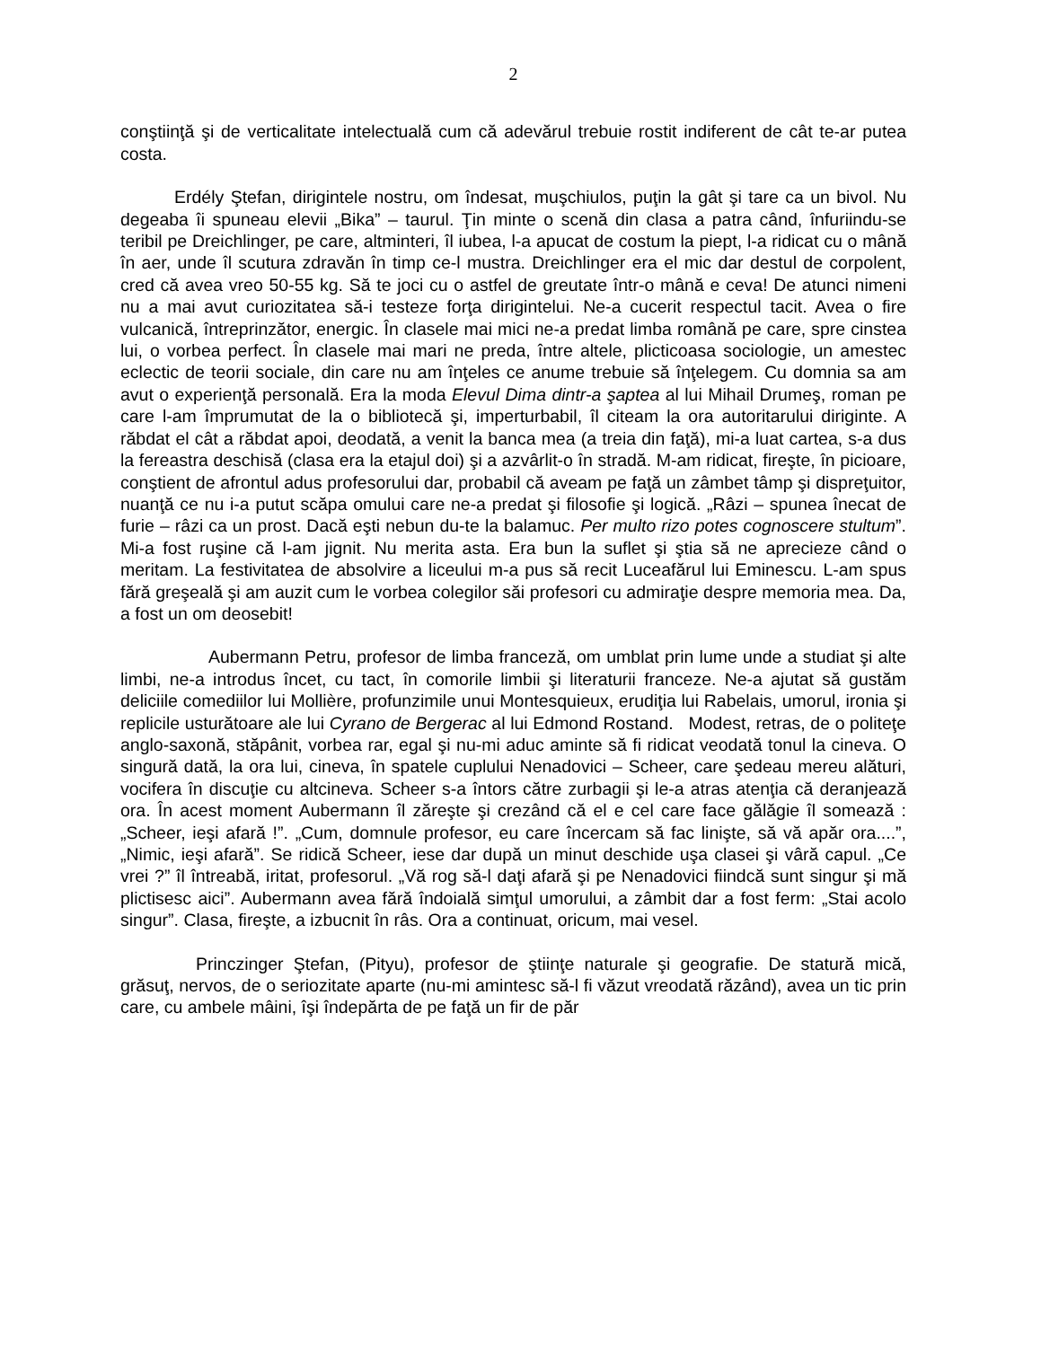2
conştiinţă şi de verticalitate intelectuală cum că adevărul trebuie rostit indiferent de cât te-ar putea costa.
Erdély Ştefan, dirigintele nostru, om îndesat, muşchiulos, puţin la gât şi tare ca un bivol. Nu degeaba îi spuneau elevii „Bika” – taurul. Ţin minte o scenă din clasa a patra când, înfuriindu-se teribil pe Dreichlinger, pe care, altminteri, îl iubea, l-a apucat de costum la piept, l-a ridicat cu o mână în aer, unde îl scutura zdravăn în timp ce-l mustra. Dreichlinger era el mic dar destul de corpolent, cred că avea vreo 50-55 kg. Să te joci cu o astfel de greutate într-o mână e ceva! De atunci nimeni nu a mai avut curiozitatea să-i testeze forţa dirigintelui. Ne-a cucerit respectul tacit. Avea o fire vulcanică, întreprinzător, energic. În clasele mai mici ne-a predat limba română pe care, spre cinstea lui, o vorbea perfect. În clasele mai mari ne preda, între altele, plicticoasa sociologie, un amestec eclectic de teorii sociale, din care nu am înţeles ce anume trebuie să înţelegem. Cu domnia sa am avut o experienţă personală. Era la moda Elevul Dima dintr-a şaptea al lui Mihail Drumeş, roman pe care l-am împrumutat de la o bibliotecă şi, imperturbabil, îl citeam la ora autoritarului diriginte. A răbdat el cât a răbdat apoi, deodată, a venit la banca mea (a treia din faţă), mi-a luat cartea, s-a dus la fereastra deschisă (clasa era la etajul doi) şi a azvârlit-o în stradă. M-am ridicat, fireşte, în picioare, conştient de afrontul adus profesorului dar, probabil că aveam pe faţă un zâmbet tâmp şi dispreţuitor, nuanţă ce nu i-a putut scăpa omului care ne-a predat şi filosofie şi logică. „Râzi – spunea înecat de furie – râzi ca un prost. Dacă eşti nebun du-te la balamuc. Per multo rizo potes cognoscere stultum”. Mi-a fost ruşine că l-am jignit. Nu merita asta. Era bun la suflet şi ştia să ne aprecieze când o meritam. La festivitatea de absolvire a liceului m-a pus să recit Luceafărul lui Eminescu. L-am spus fără greşeală şi am auzit cum le vorbea colegilor săi profesori cu admiraţie despre memoria mea. Da, a fost un om deosebit!
Aubermann Petru, profesor de limba franceză, om umblat prin lume unde a studiat şi alte limbi, ne-a introdus încet, cu tact, în comorile limbii şi literaturii franceze. Ne-a ajutat să gustăm deliciile comediilor lui Mollière, profunzimile unui Montesquieux, erudiţia lui Rabelais, umorul, ironia şi replicile usturătoare ale lui Cyrano de Bergerac al lui Edmond Rostand. Modest, retras, de o politeţe anglo-saxonă, stăpânit, vorbea rar, egal şi nu-mi aduc aminte să fi ridicat veodată tonul la cineva. O singură dată, la ora lui, cineva, în spatele cuplului Nenadovici – Scheer, care şedeau mereu alături, vocifera în discuţie cu altcineva. Scheer s-a întors către zurbagii şi le-a atras atenţia că deranjează ora. În acest moment Aubermann îl zăreşte şi crezând că el e cel care face gălăgie îl somează : „Scheer, ieşi afară !”. „Cum, domnule profesor, eu care încercam să fac linişte, să vă apăr ora....”, „Nimic, ieşi afară”. Se ridică Scheer, iese dar după un minut deschide uşa clasei şi vâră capul. „Ce vrei ?” îl întreabă, iritat, profesorul. „Vă rog să-l daţi afară şi pe Nenadovici fiindcă sunt singur şi mă plictisesc aici”. Aubermann avea fără îndoială simţul umorului, a zâmbit dar a fost ferm: „Stai acolo singur”. Clasa, fireşte, a izbucnit în râs. Ora a continuat, oricum, mai vesel.
Princzinger Ştefan, (Pityu), profesor de ştiinţe naturale şi geografie. De statură mică, grăsuţ, nervos, de o seriozitate aparte (nu-mi amintesc să-l fi văzut vreodată răzând), avea un tic prin care, cu ambele mâini, îşi îndepărta de pe faţă un fir de păr